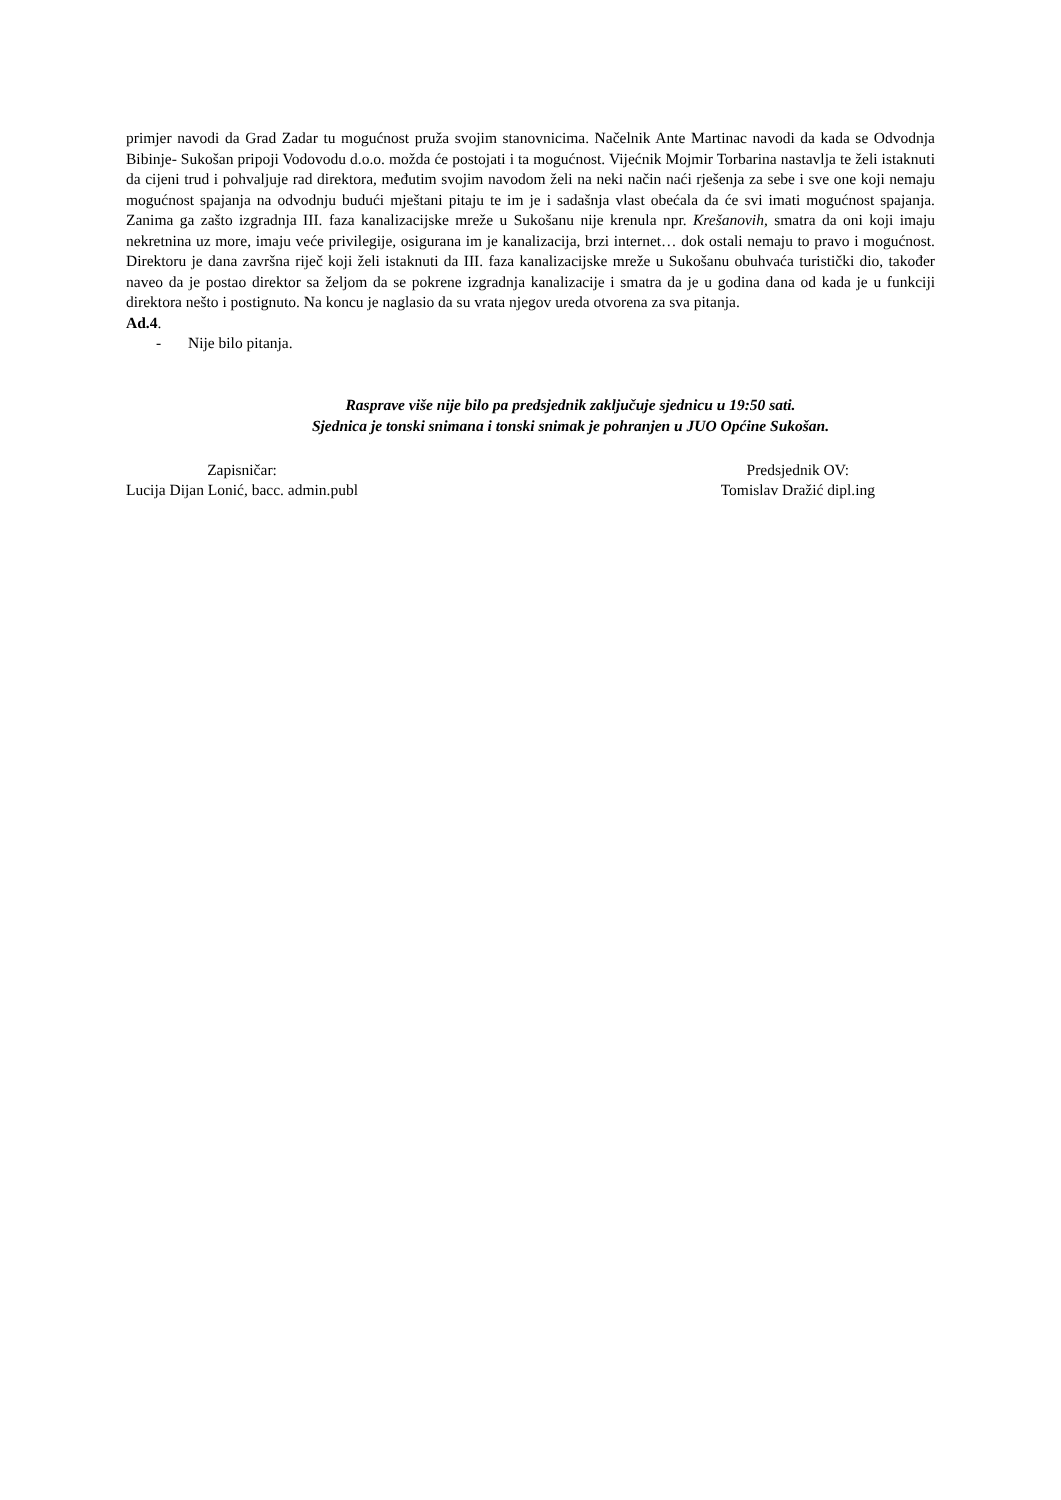primjer navodi da Grad Zadar tu mogućnost pruža svojim stanovnicima. Načelnik Ante Martinac navodi da kada se Odvodnja Bibinje- Sukošan pripoji Vodovodu d.o.o. možda će postojati i ta mogućnost. Vijećnik Mojmir Torbarina nastavlja te želi istaknuti da cijeni trud i pohvaljuje rad direktora, međutim svojim navodom želi na neki način naći rješenja za sebe i sve one koji nemaju mogućnost spajanja na odvodnju budući mještani pitaju te im je i sadašnja vlast obećala da će svi imati mogućnost spajanja. Zanima ga zašto izgradnja III. faza kanalizacijske mreže u Sukošanu nije krenula npr. Krešanovih, smatra da oni koji imaju nekretnina uz more, imaju veće privilegije, osigurana im je kanalizacija, brzi internet… dok ostali nemaju to pravo i mogućnost. Direktoru je dana završna riječ koji želi istaknuti da III. faza kanalizacijske mreže u Sukošanu obuhvaća turistički dio, također naveo da je postao direktor sa željom da se pokrene izgradnja kanalizacije i smatra da je u godina dana od kada je u funkciji direktora nešto i postignuto. Na koncu je naglasio da su vrata njegov ureda otvorena za sva pitanja.
Ad.4.
- Nije bilo pitanja.
Rasprave više nije bilo pa predsjednik zaključuje sjednicu u 19:50 sati.
Sjednica je tonski snimana i tonski snimak je pohranjen u JUO Općine Sukošan.
Zapisničar:
Lucija Dijan Lonić, bacc. admin.publ
Predsjednik OV:
Tomislav Dražić dipl.ing